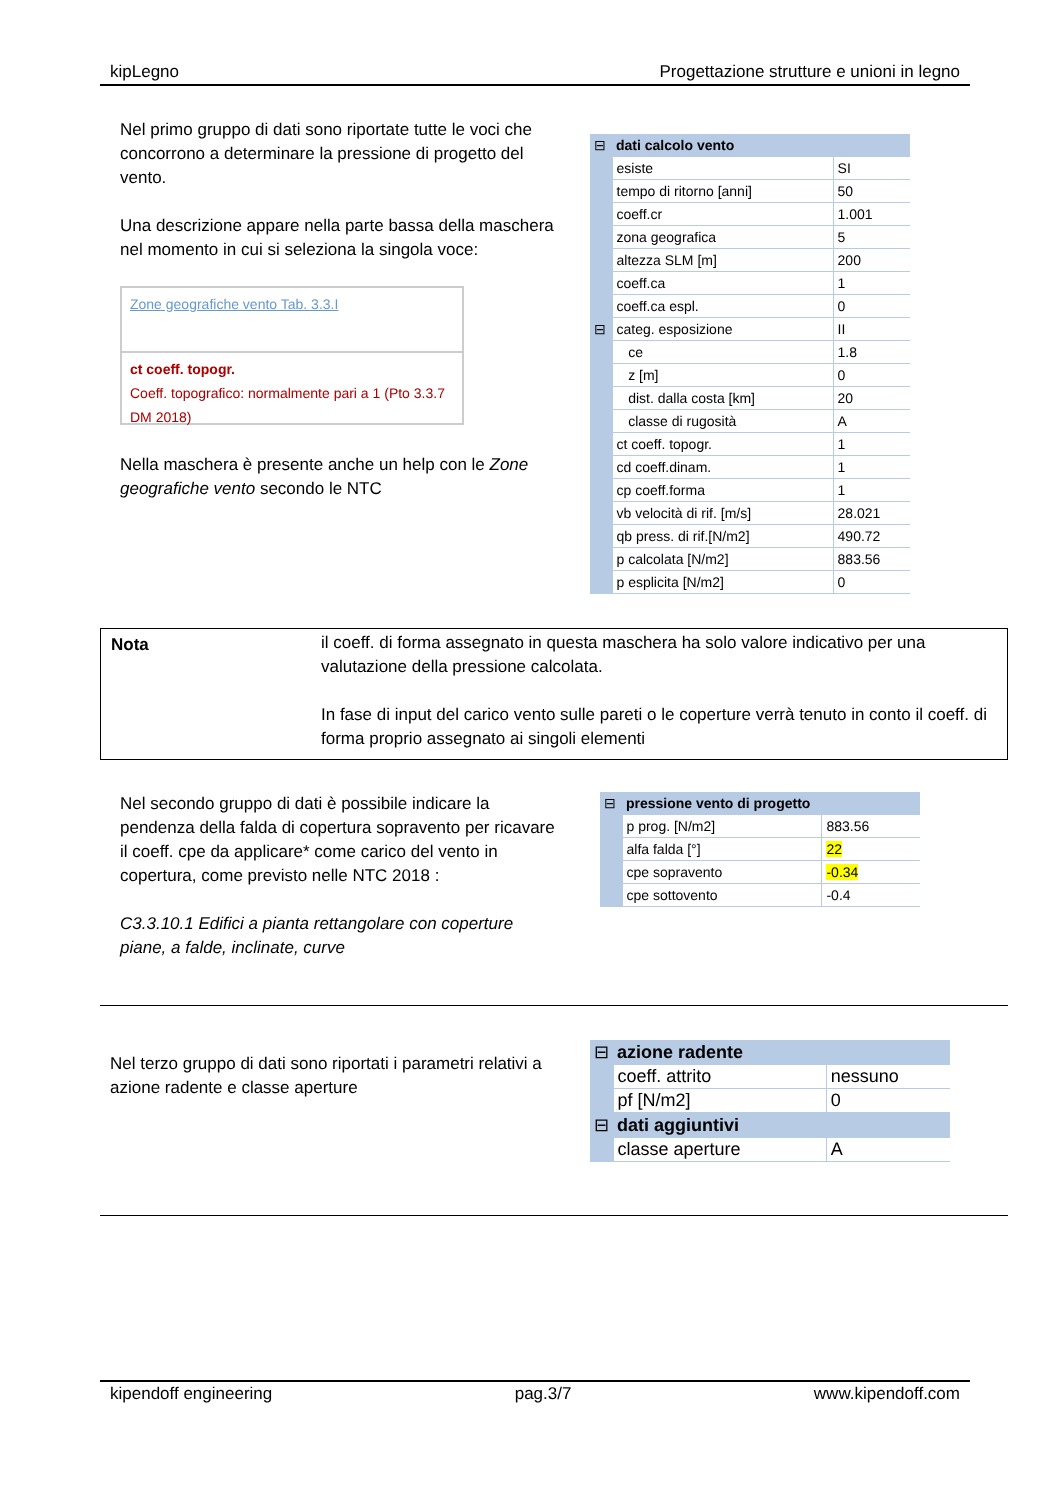kipLegno Progettazione strutture e unioni in legno
Nel primo gruppo di dati sono riportate tutte le voci che concorrono a determinare la pressione di progetto del vento.
Una descrizione appare nella parte bassa della maschera nel momento in cui si seleziona la singola voce:
Zone geografiche vento Tab. 3.3.I
ct coeff. topogr.
Coeff. topografico: normalmente pari a 1 (Pto 3.3.7 DM 2018)
Nella maschera è presente anche un help con le Zone geografiche vento secondo le NTC
| ⊟ | dati calcolo vento | |
| | esiste | SI |
| | tempo di ritorno [anni] | 50 |
| | coeff.cr | 1.001 |
| | zona geografica | 5 |
| | altezza SLM [m] | 200 |
| | coeff.ca | 1 |
| | coeff.ca espl. | 0 |
| ⊟ | categ. esposizione | II |
| | ce | 1.8 |
| | z [m] | 0 |
| | dist. dalla costa [km] | 20 |
| | classe di rugosità | A |
| | ct coeff. topogr. | 1 |
| | cd coeff.dinam. | 1 |
| | cp coeff.forma | 1 |
| | vb velocità di rif. [m/s] | 28.021 |
| | qb press. di rif.[N/m2] | 490.72 |
| | p calcolata [N/m2] | 883.56 |
| | p esplicita [N/m2] | 0 |
Nota il coeff. di forma assegnato in questa maschera ha solo valore indicativo per una valutazione della pressione calcolata.
In fase di input del carico vento sulle pareti o le coperture verrà tenuto in conto il coeff. di forma proprio assegnato ai singoli elementi
Nel secondo gruppo di dati è possibile indicare la pendenza della falda di copertura sopravento per ricavare il coeff. cpe da applicare* come carico del vento in copertura, come previsto nelle NTC 2018 :
C3.3.10.1 Edifici a pianta rettangolare con coperture piane, a falde, inclinate, curve
| ⊟ | pressione vento di progetto | |
| | p prog. [N/m2] | 883.56 |
| | alfa falda [°] | 22 |
| | cpe sopravento | -0.34 |
| | cpe sottovento | -0.4 |
Nel terzo gruppo di dati sono riportati i parametri relativi a azione radente e classe aperture
| ⊟ | azione radente | |
| | coeff. attrito | nessuno |
| | pf [N/m2] | 0 |
| ⊟ | dati aggiuntivi | |
| | classe aperture | A |
kipendoff engineering pag.3/7 www.kipendoff.com